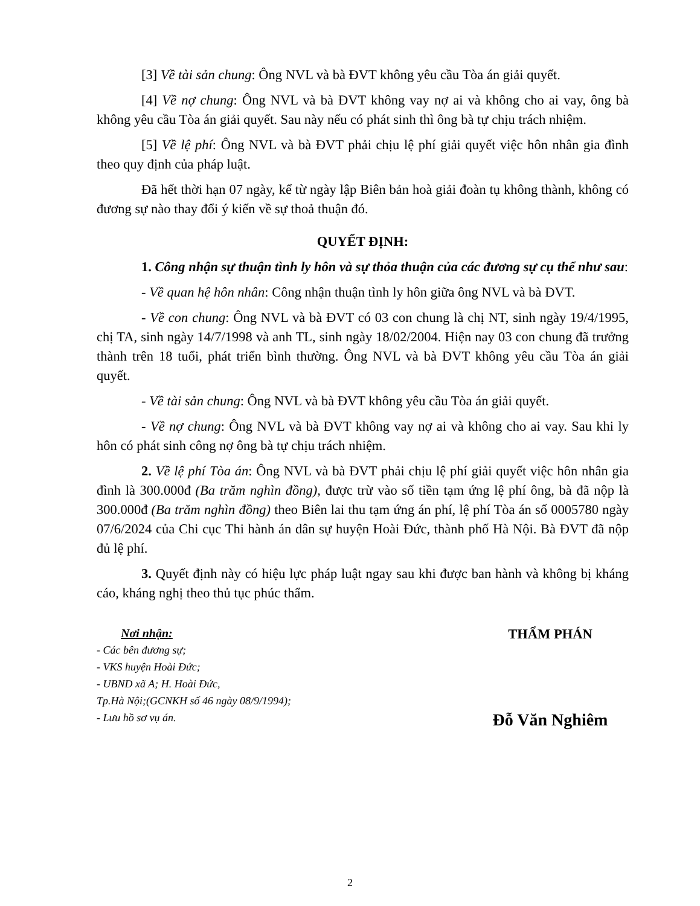[3] Về tài sản chung: Ông NVL và bà ĐVT không yêu cầu Tòa án giải quyết.
[4] Về nợ chung: Ông NVL và bà ĐVT không vay nợ ai và không cho ai vay, ông bà không yêu cầu Tòa án giải quyết. Sau này nếu có phát sinh thì ông bà tự chịu trách nhiệm.
[5] Về lệ phí: Ông NVL và bà ĐVT phải chịu lệ phí giải quyết việc hôn nhân gia đình theo quy định của pháp luật.
Đã hết thời hạn 07 ngày, kể từ ngày lập Biên bản hoà giải đoàn tụ không thành, không có đương sự nào thay đổi ý kiến về sự thoả thuận đó.
QUYẾT ĐỊNH:
1. Công nhận sự thuận tình ly hôn và sự thỏa thuận của các đương sự cụ thể như sau:
- Về quan hệ hôn nhân: Công nhận thuận tình ly hôn giữa ông NVL và bà ĐVT.
- Về con chung: Ông NVL và bà ĐVT có 03 con chung là chị NT, sinh ngày 19/4/1995, chị TA, sinh ngày 14/7/1998 và anh TL, sinh ngày 18/02/2004. Hiện nay 03 con chung đã trưởng thành trên 18 tuổi, phát triển bình thường. Ông NVL và bà ĐVT không yêu cầu Tòa án giải quyết.
- Về tài sản chung: Ông NVL và bà ĐVT không yêu cầu Tòa án giải quyết.
- Về nợ chung: Ông NVL và bà ĐVT không vay nợ ai và không cho ai vay. Sau khi ly hôn có phát sinh công nợ ông bà tự chịu trách nhiệm.
2. Về lệ phí Tòa án: Ông NVL và bà ĐVT phải chịu lệ phí giải quyết việc hôn nhân gia đình là 300.000đ (Ba trăm nghìn đồng), được trừ vào số tiền tạm ứng lệ phí ông, bà đã nộp là 300.000đ (Ba trăm nghìn đồng) theo Biên lai thu tạm ứng án phí, lệ phí Tòa án số 0005780 ngày 07/6/2024 của Chi cục Thi hành án dân sự huyện Hoài Đức, thành phố Hà Nội. Bà ĐVT đã nộp đủ lệ phí.
3. Quyết định này có hiệu lực pháp luật ngay sau khi được ban hành và không bị kháng cáo, kháng nghị theo thủ tục phúc thẩm.
Nơi nhận:
- Các bên đương sự;
- VKS huyện Hoài Đức;
- UBND xã A; H. Hoài Đức,
Tp.Hà Nội;(GCNKH số 46 ngày 08/9/1994);
- Lưu hồ sơ vụ án.
THẨM PHÁN
Đỗ Văn Nghiêm
2